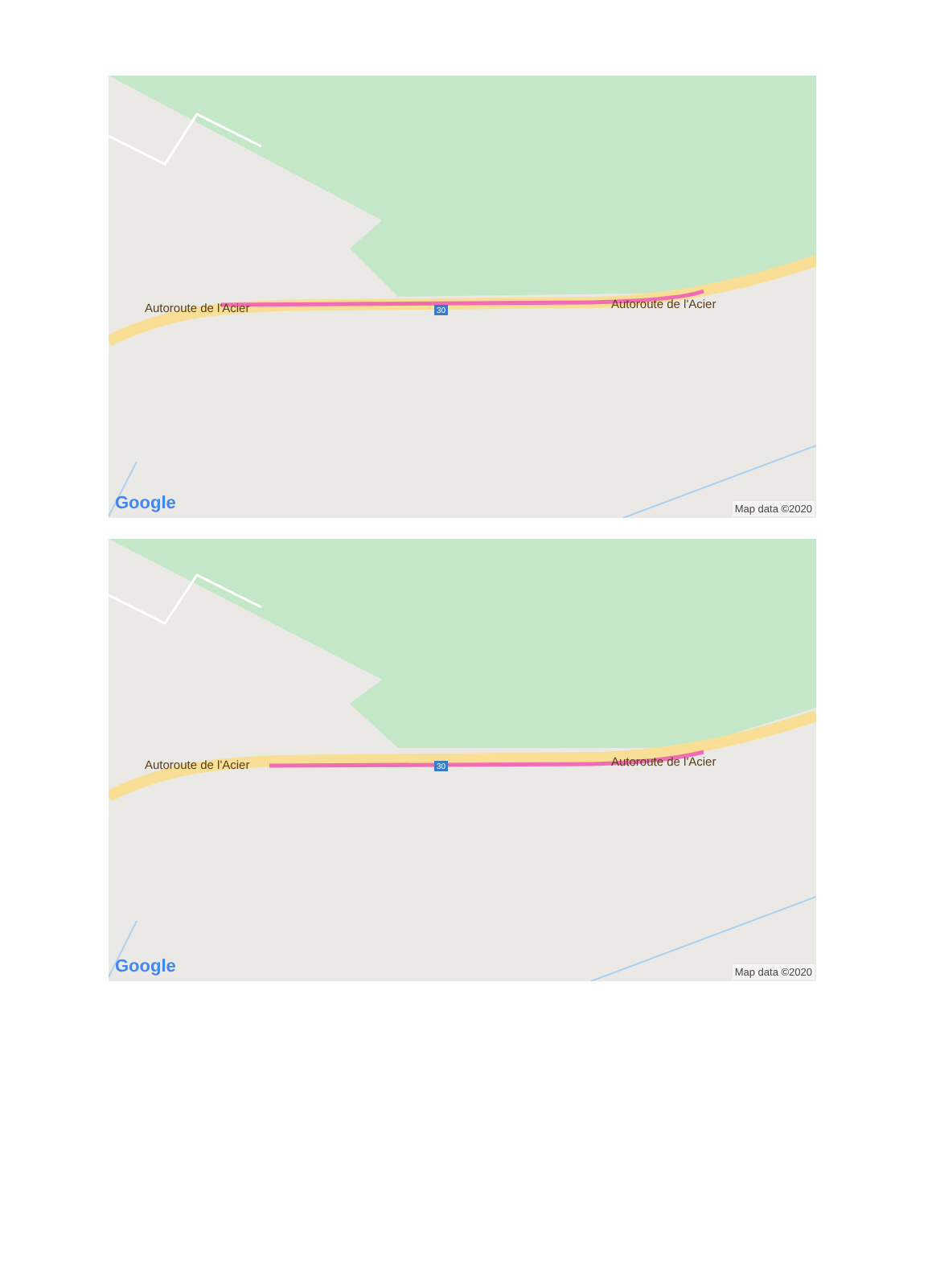Autoroute de l'Acier Autoroute de l'Acier
30
Google Map data ©2020
Autoroute de l'Acier Autoroute de l'Acier
30
Google Map data ©2020